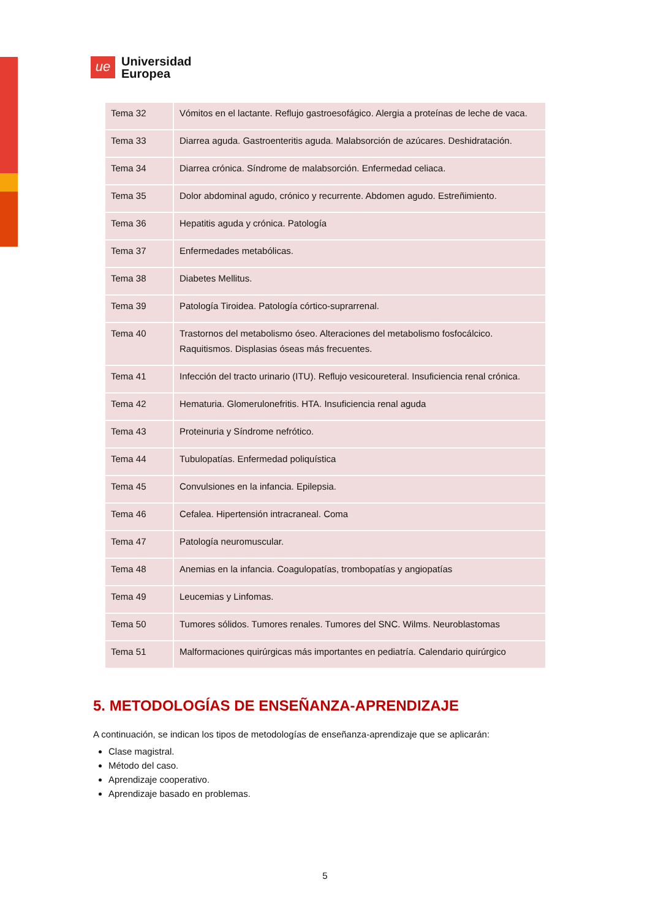ue
Universidad
Europea
| Tema 32 | Vómitos en el lactante. Reflujo gastroesofágico. Alergia a proteínas de leche de vaca. |
| Tema 33 | Diarrea aguda. Gastroenteritis aguda. Malabsorción de azúcares. Deshidratación. |
| Tema 34 | Diarrea crónica. Síndrome de malabsorción. Enfermedad celiaca. |
| Tema 35 | Dolor abdominal agudo, crónico y recurrente. Abdomen agudo. Estreñimiento. |
| Tema 36 | Hepatitis aguda y crónica. Patología |
| Tema 37 | Enfermedades metabólicas. |
| Tema 38 | Diabetes Mellitus. |
| Tema 39 | Patología Tiroidea. Patología córtico-suprarrenal. |
| Tema 40 | Trastornos del metabolismo óseo. Alteraciones del metabolismo fosfocálcico. Raquitismos. Displasias óseas más frecuentes. |
| Tema 41 | Infección del tracto urinario (ITU). Reflujo vesicoureteral. Insuficiencia renal crónica. |
| Tema 42 | Hematuria. Glomerulonefritis. HTA. Insuficiencia renal aguda |
| Tema 43 | Proteinuria y Síndrome nefrótico. |
| Tema 44 | Tubulopatías. Enfermedad poliquística |
| Tema 45 | Convulsiones en la infancia. Epilepsia. |
| Tema 46 | Cefalea. Hipertensión intracraneal. Coma |
| Tema 47 | Patología neuromuscular. |
| Tema 48 | Anemias en la infancia. Coagulopatías, trombopatías y angiopatías |
| Tema 49 | Leucemias y Linfomas. |
| Tema 50 | Tumores sólidos. Tumores renales. Tumores del SNC. Wilms. Neuroblastomas |
| Tema 51 | Malformaciones quirúrgicas más importantes en pediatría. Calendario quirúrgico |
5. METODOLOGÍAS DE ENSEÑANZA-APRENDIZAJE
A continuación, se indican los tipos de metodologías de enseñanza-aprendizaje que se aplicarán:
Clase magistral.
Método del caso.
Aprendizaje cooperativo.
Aprendizaje basado en problemas.
5